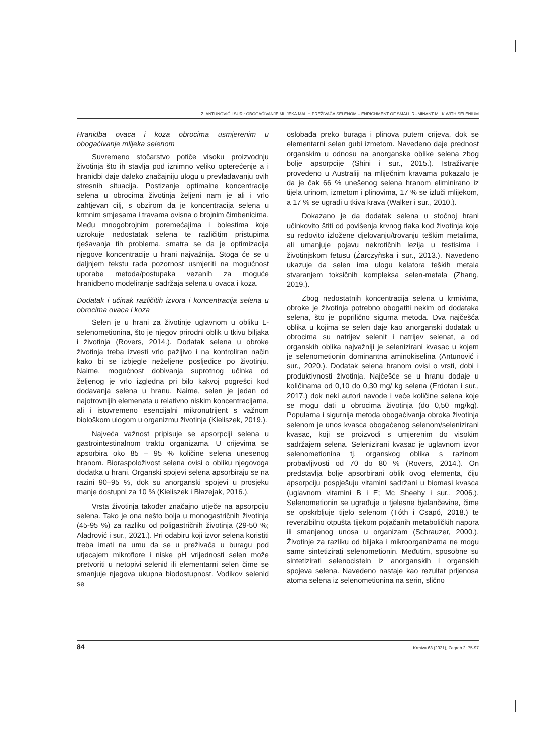Z. ANTUNOVIĆ I SUR.: OBOGAĆIVANJE MLIJEKA MALIH PREŽIVAČA SELENOM – ENRICHMENT OF SMALL RUMINANT MILK WITH SELENIUM
Hranidba ovaca i koza obrocima usmjerenim u obogaćivanje mlijeka selenom
Suvremeno stočarstvo potiče visoku proizvodnju životinja što ih stavlja pod iznimno veliko opterećenje a i hranidbi daje daleko značajniju ulogu u prevladavanju ovih stresnih situacija. Postizanje optimalne koncentracije selena u obrocima životinja željeni nam je ali i vrlo zahtjevan cilj, s obzirom da je koncentracija selena u krmnim smjesama i travama ovisna o brojnim čimbenicima. Među mnogobrojnim poremećajima i bolestima koje uzrokuje nedostatak selena te različitim pristupima rješavanja tih problema, smatra se da je optimizacija njegove koncentracije u hrani najvažnija. Stoga će se u daljnjem tekstu rada pozornost usmjeriti na mogućnost uporabe metoda/postupaka vezanih za moguće hranidbeno modeliranje sadržaja selena u ovaca i koza.
Dodatak i učinak različitih izvora i koncentracija selena u obrocima ovaca i koza
Selen je u hrani za životinje uglavnom u obliku L-selenometionina, što je njegov prirodni oblik u tkivu biljaka i životinja (Rovers, 2014.). Dodatak selena u obroke životinja treba izvesti vrlo pažljivo i na kontroliran način kako bi se izbjegle neželjene posljedice po životinju. Naime, mogućnost dobivanja suprotnog učinka od željenog je vrlo izgledna pri bilo kakvoj pogrešci kod dodavanja selena u hranu. Naime, selen je jedan od najotrovnijih elemenata u relativno niskim koncentracijama, ali i istovremeno esencijalni mikronutrijent s važnom biološkom ulogom u organizmu životinja (Kieliszek, 2019.).
Najveća važnost pripisuje se apsorpciji selena u gastrointestinalnom traktu organizama. U crijevima se apsorbira oko 85 – 95 % količine selena unesenog hranom. Bioraspoloživost selena ovisi o obliku njegovoga dodatka u hrani. Organski spojevi selena apsorbiraju se na razini 90–95 %, dok su anorganski spojevi u prosjeku manje dostupni za 10 % (Kieliszek i Błazejak, 2016.).
Vrsta životinja također značajno utječe na apsorpciju selena. Tako je ona nešto bolja u monogastričnih životinja (45-95 %) za razliku od poligastričnih životinja (29-50 %; Aladrović i sur., 2021.). Pri odabiru koji izvor selena koristiti treba imati na umu da se u preživača u buragu pod utjecajem mikroflore i niske pH vrijednosti selen može pretvoriti u netopivi selenid ili elementarni selen čime se smanjuje njegova ukupna biodostupnost. Vodikov selenid se
oslobađa preko buraga i plinova putem crijeva, dok se elementarni selen gubi izmetom. Navedeno daje prednost organskim u odnosu na anorganske oblike selena zbog bolje apsorpcije (Shini i sur., 2015.). Istraživanje provedeno u Australiji na mliječnim kravama pokazalo je da je čak 66 % unešenog selena hranom eliminirano iz tijela urinom, izmetom i plinovima, 17 % se izluči mlijekom, a 17 % se ugradi u tkiva krava (Walker i sur., 2010.).
Dokazano je da dodatak selena u stočnoj hrani učinkovito štiti od povišenja krvnog tlaka kod životinja koje su redovito izložene djelovanju/trovanju teškim metalima, ali umanjuje pojavu nekrotičnih lezija u testisima i životinjskom fetusu (Źarczyǹska i sur., 2013.). Navedeno ukazuje da selen ima ulogu kelatora teških metala stvaranjem toksičnih kompleksa selen-metala (Zhang, 2019.).
Zbog nedostatnih koncentracija selena u krmivima, obroke je životinja potrebno obogatiti nekim od dodataka selena, što je poprilično sigurna metoda. Dva najčešća oblika u kojima se selen daje kao anorganski dodatak u obrocima su natrijev selenit i natrijev selenat, a od organskih oblika najvažniji je selenizirani kvasac u kojem je selenometionin dominantna aminokiselina (Antunović i sur., 2020.). Dodatak selena hranom ovisi o vrsti, dobi i produktivnosti životinja. Najčešće se u hranu dodaje u količinama od 0,10 do 0,30 mg/ kg selena (Erdotan i sur., 2017.) dok neki autori navode i veće količine selena koje se mogu dati u obrocima životinja (do 0,50 mg/kg). Popularna i sigurnija metoda obogaćivanja obroka životinja selenom je unos kvasca obogaćenog selenom/selenizirani kvasac, koji se proizvodi s umjerenim do visokim sadržajem selena. Selenizirani kvasac je uglavnom izvor selenometionina tj. organskog oblika s razinom probavljivosti od 70 do 80 % (Rovers, 2014.). On predstavlja bolje apsorbirani oblik ovog elementa, čiju apsorpciju pospješuju vitamini sadržani u biomasi kvasca (uglavnom vitamini B i E; Mc Sheehy i sur., 2006.). Selenometionin se ugrađuje u tjelesne bjelančevine, čime se opskrbljuje tijelo selenom (Tóth i Csapó, 2018.) te reverzibilno otpušta tijekom pojačanih metaboličkih napora ili smanjenog unosa u organizam (Schrauzer, 2000.). Životinje za razliku od biljaka i mikroorganizama ne mogu same sintetizirati selenometionin. Međutim, sposobne su sintetizirati selenocistein iz anorganskih i organskih spojeva selena. Navedeno nastaje kao rezultat prijenosa atoma selena iz selenometionina na serin, slično
84 Krmiva 63 (2021), Zagreb 2: 75-97